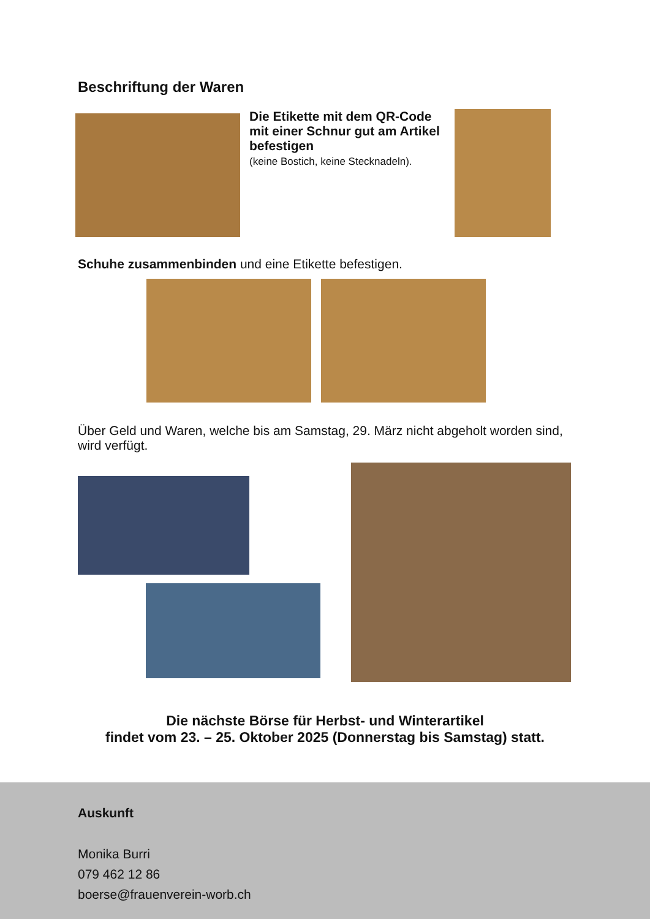Beschriftung der Waren
Die Etikette mit dem QR-Code mit einer Schnur gut am Artikel befestigen
(keine Bostich, keine Stecknadeln).
Schuhe zusammenbinden und eine Etikette befestigen.
Über Geld und Waren, welche bis am Samstag, 29. März nicht abgeholt worden sind, wird verfügt.
Die nächste Börse für Herbst- und Winterartikel
findet vom 23. – 25. Oktober 2025 (Donnerstag bis Samstag) statt.
Auskunft
Monika Burri
079 462 12 86
boerse@frauenverein-worb.ch